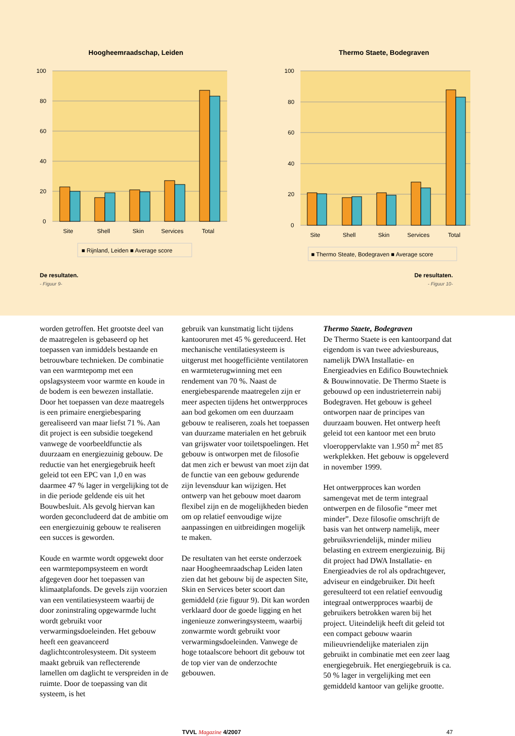Hoogheemraadschap, Leiden
100
80
60
40
20
0
Site
Shell
Skin
Services
Total
■ Rijnland, Leiden ■ Average score
Thermo Staete, Bodegraven
100
80
60
40
20
0
Site
Shell
Skin
Services
Total
■ Thermo Steate, Bodegraven ■ Average score
De resultaten.
- Figuur 9-
De resultaten.
- Figuur 10-
worden getroffen. Het grootste deel van de maatregelen is gebaseerd op het toepassen van inmiddels bestaande en betrouwbare technieken. De combinatie van een warmtepomp met een opslagsysteem voor warmte en koude in de bodem is een bewezen installatie. Door het toepassen van deze maatregels is een primaire energiebesparing gerealiseerd van maar liefst 71 %. Aan dit project is een subsidie toegekend vanwege de voorbeeldfunctie als duurzaam en energiezuinig gebouw. De reductie van het energiegebruik heeft geleid tot een EPC van 1,0 en was daarmee 47 % lager in vergelijking tot de in die periode geldende eis uit het Bouwbesluit. Als gevolg hiervan kan worden geconcludeerd dat de ambitie om een energiezuinig gebouw te realiseren een succes is geworden.
Koude en warmte wordt opgewekt door een warmtepompsysteem en wordt afgegeven door het toepassen van klimaatplafonds. De gevels zijn voorzien van een ventilatiesysteem waarbij de door zoninstraling opgewarmde lucht wordt gebruikt voor verwarmingsdoeleinden. Het gebouw heeft een geavanceerd daglichtcontrolesysteem. Dit systeem maakt gebruik van reflecterende lamellen om daglicht te verspreiden in de ruimte. Door de toepassing van dit systeem, is het
gebruik van kunstmatig licht tijdens kantooruren met 45 % gereduceerd. Het mechanische ventilatiesysteem is uitgerust met hoogefficiënte ventilatoren en warmteterugwinning met een rendement van 70 %. Naast de energiebesparende maatregelen zijn er meer aspecten tijdens het ontwerpproces aan bod gekomen om een duurzaam gebouw te realiseren, zoals het toepassen van duurzame materialen en het gebruik van grijswater voor toiletspoelingen. Het gebouw is ontworpen met de filosofie dat men zich er bewust van moet zijn dat de functie van een gebouw gedurende zijn levensduur kan wijzigen. Het ontwerp van het gebouw moet daarom flexibel zijn en de mogelijkheden bieden om op relatief eenvoudige wijze aanpassingen en uitbreidingen mogelijk te maken.
De resultaten van het eerste onderzoek naar Hoogheemraadschap Leiden laten zien dat het gebouw bij de aspecten Site, Skin en Services beter scoort dan gemiddeld (zie figuur 9). Dit kan worden verklaard door de goede ligging en het ingenieuze zonweringsysteem, waarbij zonwarmte wordt gebruikt voor verwarmingsdoeleinden. Vanwege de hoge totaalscore behoort dit gebouw tot de top vier van de onderzochte gebouwen.
Thermo Staete, Bodegraven
De Thermo Staete is een kantoorpand dat eigendom is van twee adviesbureaus, namelijk DWA Installatie- en Energieadvies en Edifico Bouwtechniek & Bouwinnovatie. De Thermo Staete is gebouwd op een industrieterrein nabij Bodegraven. Het gebouw is geheel ontworpen naar de principes van duurzaam bouwen. Het ontwerp heeft geleid tot een kantoor met een bruto vloeroppervlakte van 1.950 m<sup>2</sup> met 85 werkplekken. Het gebouw is opgeleverd in november 1999.
Het ontwerpproces kan worden samengevat met de term integraal ontwerpen en de filosofie “meer met minder”. Deze filosofie omschrijft de basis van het ontwerp namelijk, meer gebruiksvriendelijk, minder milieu belasting en extreem energiezuinig. Bij dit project had DWA Installatie- en Energieadvies de rol als opdrachtgever, adviseur en eindgebruiker. Dit heeft geresulteerd tot een relatief eenvoudig integraal ontwerpproces waarbij de gebruikers betrokken waren bij het project. Uiteindelijk heeft dit geleid tot een compact gebouw waarin milieuvriendelijke materialen zijn gebruikt in combinatie met een zeer laag energiegebruik. Het energiegebruik is ca. 50 % lager in vergelijking met een gemiddeld kantoor van gelijke grootte.
TVVL Magazine 4/2007 47